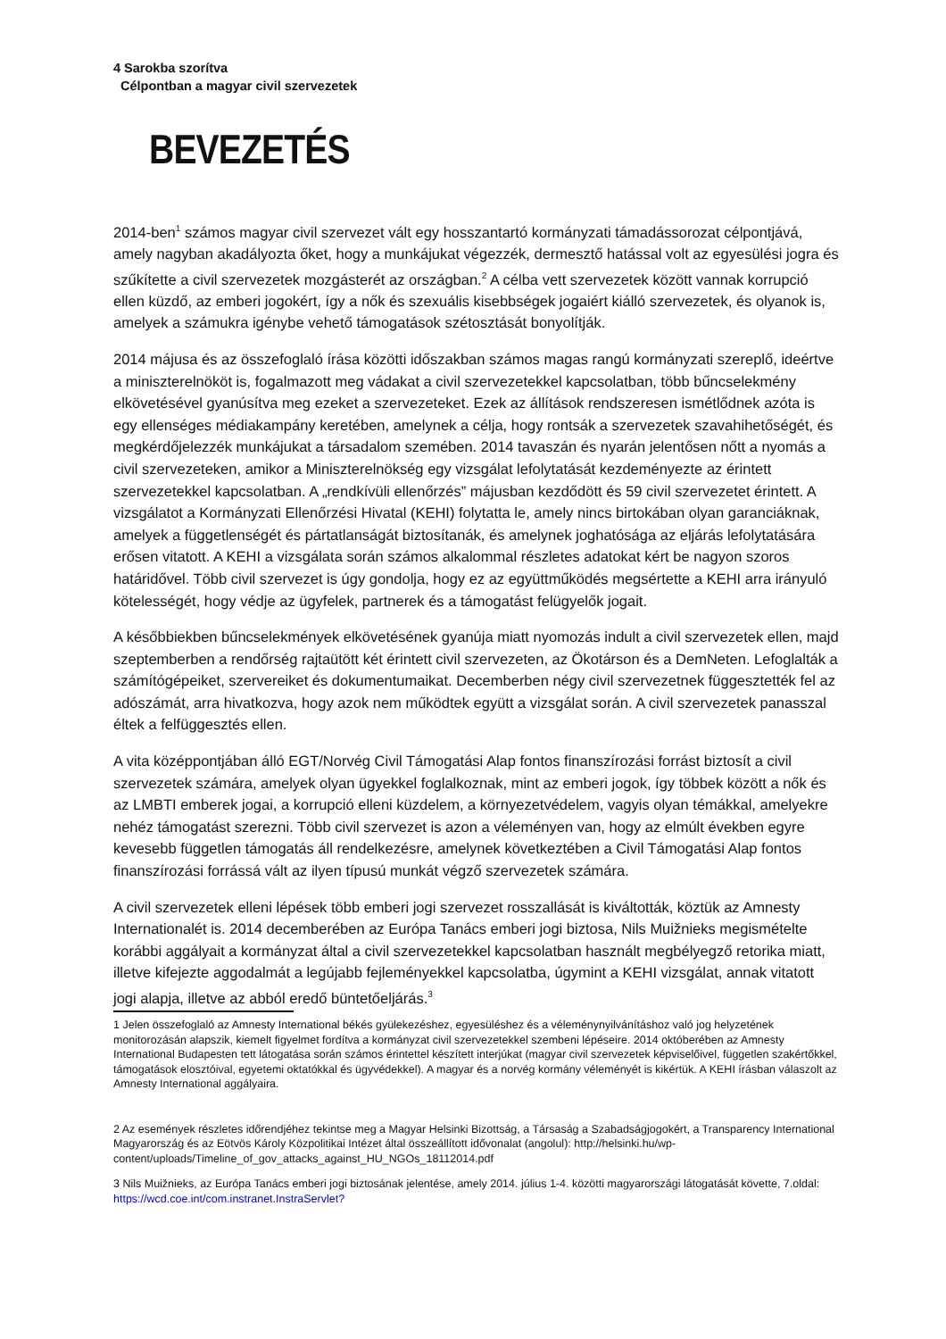4 Sarokba szorítva
Célpontban a magyar civil szervezetek
BEVEZETÉS
2014-ben<sup>1</sup> számos magyar civil szervezet vált egy hosszantartó kormányzati támadássorozat célpontjává, amely nagyban akadályozta őket, hogy a munkájukat végezzék, dermesztő hatással volt az egyesülési jogra és szűkítette a civil szervezetek mozgásterét az országban.<sup>2</sup> A célba vett szervezetek között vannak korrupció ellen küzdő, az emberi jogokért, így a nők és szexuális kisebbségek jogaiért kiálló szervezetek, és olyanok is, amelyek a számukra igénybe vehető támogatások szétosztását bonyolítják.
2014 májusa és az összefoglaló írása közötti időszakban számos magas rangú kormányzati szereplő, ideértve a miniszterelnököt is, fogalmazott meg vádakat a civil szervezetekkel kapcsolatban, több bűncselekmény elkövetésével gyanúsítva meg ezeket a szervezeteket. Ezek az állítások rendszeresen ismétlődnek azóta is egy ellenséges médiakampány keretében, amelynek a célja, hogy rontsák a szervezetek szavahihetőségét, és megkérdőjelezzék munkájukat a társadalom szemében. 2014 tavaszán és nyarán jelentősen nőtt a nyomás a civil szervezeteken, amikor a Miniszterelnökség egy vizsgálat lefolytatását kezdeményezte az érintett szervezetekkel kapcsolatban. A „rendkívüli ellenőrzés” májusban kezdődött és 59 civil szervezetet érintett. A vizsgálatot a Kormányzati Ellenőrzési Hivatal (KEHI) folytatta le, amely nincs birtokában olyan garanciáknak, amelyek a függetlenségét és pártatlanságát biztosítanák, és amelynek joghatósága az eljárás lefolytatására erősen vitatott. A KEHI a vizsgálata során számos alkalommal részletes adatokat kért be nagyon szoros határidővel. Több civil szervezet is úgy gondolja, hogy ez az együttműködés megsértette a KEHI arra irányuló kötelességét, hogy védje az ügyfelek, partnerek és a támogatást felügyelők jogait.
A későbbiekben bűncselekmények elkövetésének gyanúja miatt nyomozás indult a civil szervezetek ellen, majd szeptemberben a rendőrség rajtaütött két érintett civil szervezeten, az Ökotárson és a DemNeten. Lefoglalták a számítógépeiket, szervereiket és dokumentumaikat. Decemberben négy civil szervezetnek függesztették fel az adószámát, arra hivatkozva, hogy azok nem működtek együtt a vizsgálat során. A civil szervezetek panasszal éltek a felfüggesztés ellen.
A vita középpontjában álló EGT/Norvég Civil Támogatási Alap fontos finanszírozási forrást biztosít a civil szervezetek számára, amelyek olyan ügyekkel foglalkoznak, mint az emberi jogok, így többek között a nők és az LMBTI emberek jogai, a korrupció elleni küzdelem, a környezetvédelem, vagyis olyan témákkal, amelyekre nehéz támogatást szerezni. Több civil szervezet is azon a véleményen van, hogy az elmúlt években egyre kevesebb független támogatás áll rendelkezésre, amelynek következtében a Civil Támogatási Alap fontos finanszírozási forrássá vált az ilyen típusú munkát végző szervezetek számára.
A civil szervezetek elleni lépések több emberi jogi szervezet rosszallását is kiváltották, köztük az Amnesty Internationalét is. 2014 decemberében az Európa Tanács emberi jogi biztosa, Nils Muižnieks megismételte korábbi aggályait a kormányzat által a civil szervezetekkel kapcsolatban használt megbélyegző retorika miatt, illetve kifejezte aggodalmát a legújabb fejleményekkel kapcsolatba, úgymint a KEHI vizsgálat, annak vitatott jogi alapja, illetve az abból eredő büntetőeljárás.<sup>3</sup>
1 Jelen összefoglaló az Amnesty International békés gyülekezéshez, egyesüléshez és a véleménynyilvánításhoz való jog helyzetének monitorozásán alapszik, kiemelt figyelmet fordítva a kormányzat civil szervezetekkel szembeni lépéseire. 2014 októberében az Amnesty International Budapesten tett látogatása során számos érintettel készített interjúkat (magyar civil szervezetek képviselőivel, független szakértőkkel, támogatások elosztóival, egyetemi oktatókkal és ügyvédekkel). A magyar és a norvég kormány véleményét is kikértük. A KEHI írásban válaszolt az Amnesty International aggályaira.
2 Az események részletes időrendjéhez tekintse meg a Magyar Helsinki Bizottság, a Társaság a Szabadságjogokért, a Transparency International Magyarország és az Eötvös Károly Közpolitikai Intézet által összeállított idővonalat (angolul): http://helsinki.hu/wp-content/uploads/Timeline_of_gov_attacks_against_HU_NGOs_18112014.pdf
3 Nils Muižnieks, az Európa Tanács emberi jogi biztosának jelentése, amely 2014. július 1-4. közötti magyarországi látogatását követte, 7.oldal: https://wcd.coe.int/com.instranet.InstraServlet?